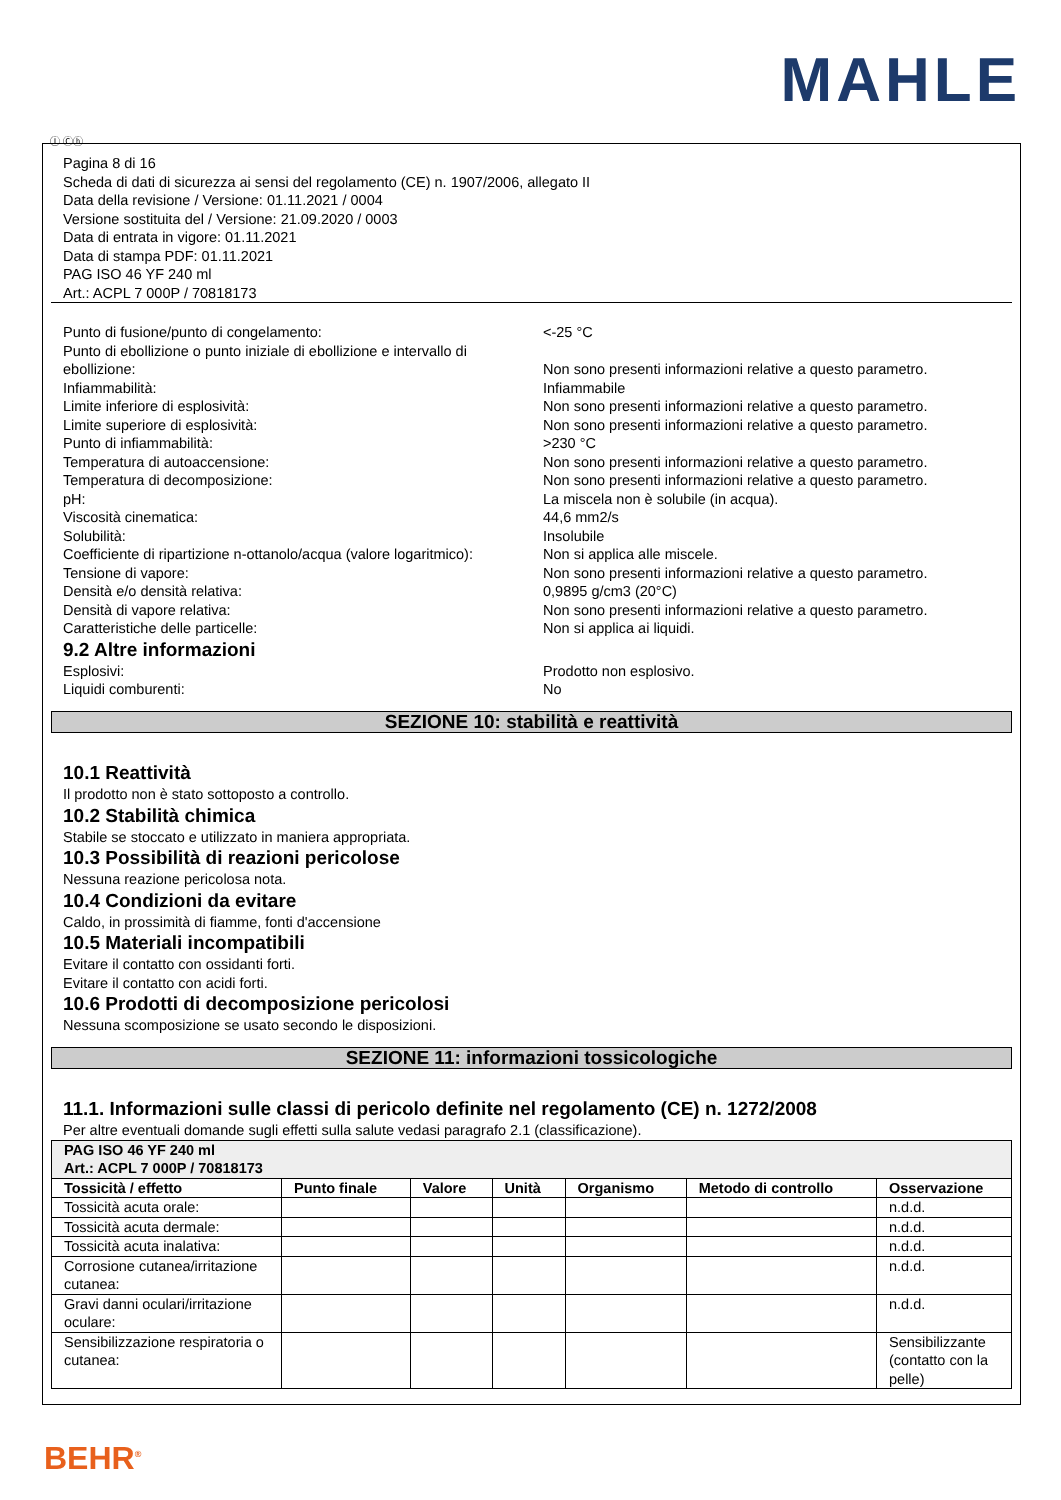MAHLE
Ⓘ Ⓒⓗ
Pagina 8 di 16
Scheda di dati di sicurezza ai sensi del regolamento (CE) n. 1907/2006, allegato II
Data della revisione / Versione: 01.11.2021 / 0004
Versione sostituita del / Versione: 21.09.2020 / 0003
Data di entrata in vigore: 01.11.2021
Data di stampa PDF: 01.11.2021
PAG ISO 46 YF 240 ml
Art.: ACPL 7 000P / 70818173
Punto di fusione/punto di congelamento: <-25 °C
Punto di ebollizione o punto iniziale di ebollizione e intervallo di ebollizione:
Non sono presenti informazioni relative a questo parametro.
Infiammabilità: Infiammabile
Limite inferiore di esplosività: Non sono presenti informazioni relative a questo parametro.
Limite superiore di esplosività: Non sono presenti informazioni relative a questo parametro.
Punto di infiammabilità: >230 °C
Temperatura di autoaccensione: Non sono presenti informazioni relative a questo parametro.
Temperatura di decomposizione: Non sono presenti informazioni relative a questo parametro.
pH: La miscela non è solubile (in acqua).
Viscosità cinematica: 44,6 mm2/s
Solubilità: Insolubile
Coefficiente di ripartizione n-ottanolo/acqua (valore logaritmico):
Non si applica alle miscele.
Tensione di vapore: Non sono presenti informazioni relative a questo parametro.
Densità e/o densità relativa: 0,9895 g/cm3 (20°C)
Densità di vapore relativa: Non sono presenti informazioni relative a questo parametro.
Caratteristiche delle particelle: Non si applica ai liquidi.
9.2 Altre informazioni
Esplosivi: Prodotto non esplosivo.
Liquidi comburenti: No
SEZIONE 10: stabilità e reattività
10.1 Reattività
Il prodotto non è stato sottoposto a controllo.
10.2 Stabilità chimica
Stabile se stoccato e utilizzato in maniera appropriata.
10.3 Possibilità di reazioni pericolose
Nessuna reazione pericolosa nota.
10.4 Condizioni da evitare
Caldo, in prossimità di fiamme, fonti d'accensione
10.5 Materiali incompatibili
Evitare il contatto con ossidanti forti.
Evitare il contatto con acidi forti.
10.6 Prodotti di decomposizione pericolosi
Nessuna scomposizione se usato secondo le disposizioni.
SEZIONE 11: informazioni tossicologiche
11.1. Informazioni sulle classi di pericolo definite nel regolamento (CE) n. 1272/2008
Per altre eventuali domande sugli effetti sulla salute vedasi paragrafo 2.1 (classificazione).
| PAG ISO 46 YF 240 ml Art.: ACPL 7 000P / 70818173 | | | | | | |
| --- | --- | --- | --- | --- | --- | --- |
| Tossicità / effetto | Punto finale | Valore | Unità | Organismo | Metodo di controllo | Osservazione |
| Tossicità acuta orale: | | | | | | n.d.d. |
| Tossicità acuta dermale: | | | | | | n.d.d. |
| Tossicità acuta inalativa: | | | | | | n.d.d. |
| Corrosione cutanea/irritazione cutanea: | | | | | | n.d.d. |
| Gravi danni oculari/irritazione oculare: | | | | | | n.d.d. |
| Sensibilizzazione respiratoria o cutanea: | | | | | | Sensibilizzante (contatto con la pelle) |
BEHR<sup>®</sup>